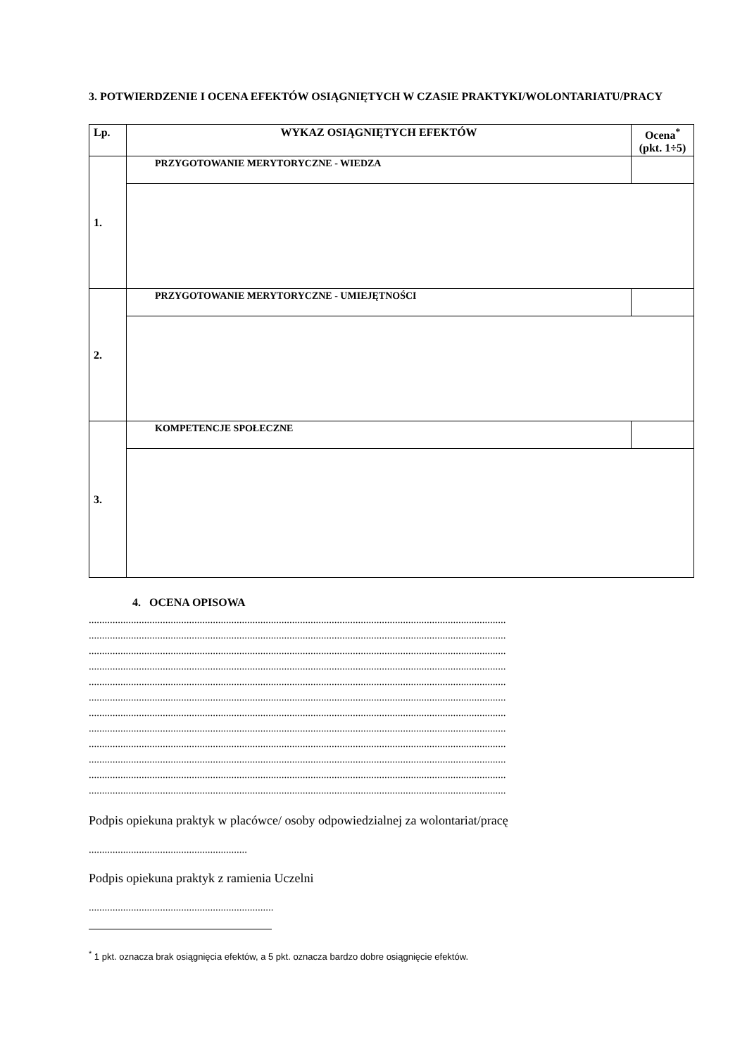3. POTWIERDZENIE I OCENA EFEKTÓW OSIĄGNIĘTYCH W CZASIE PRAKTYKI/WOLONTARIATU/PRACY
| Lp. | WYKAZ OSIĄGNIĘTYCH EFEKTÓW | Ocena<sup>*</sup> (pkt. 1÷5) |
| --- | --- | --- |
| 1. | PRZYGOTOWANIE MERYTORYCZNE - WIEDZA | |
| 2. | PRZYGOTOWANIE MERYTORYCZNE - UMIEJĘTNOŚCI | |
| 3. | KOMPETENCJE SPOŁECZNE | |
4. OCENA OPISOWA
..............................................................................................................................................................
..............................................................................................................................................................
..............................................................................................................................................................
..............................................................................................................................................................
..............................................................................................................................................................
..............................................................................................................................................................
..............................................................................................................................................................
..............................................................................................................................................................
..............................................................................................................................................................
..............................................................................................................................................................
..............................................................................................................................................................
..............................................................................................................................................................
Podpis opiekuna praktyk w placówce/ osoby odpowiedzialnej za wolontariat/pracę
............................................................
Podpis opiekuna praktyk z ramienia Uczelni
......................................................................
<sup>*</sup> 1 pkt. oznacza brak osiągnięcia efektów, a 5 pkt. oznacza bardzo dobre osiągnięcie efektów.